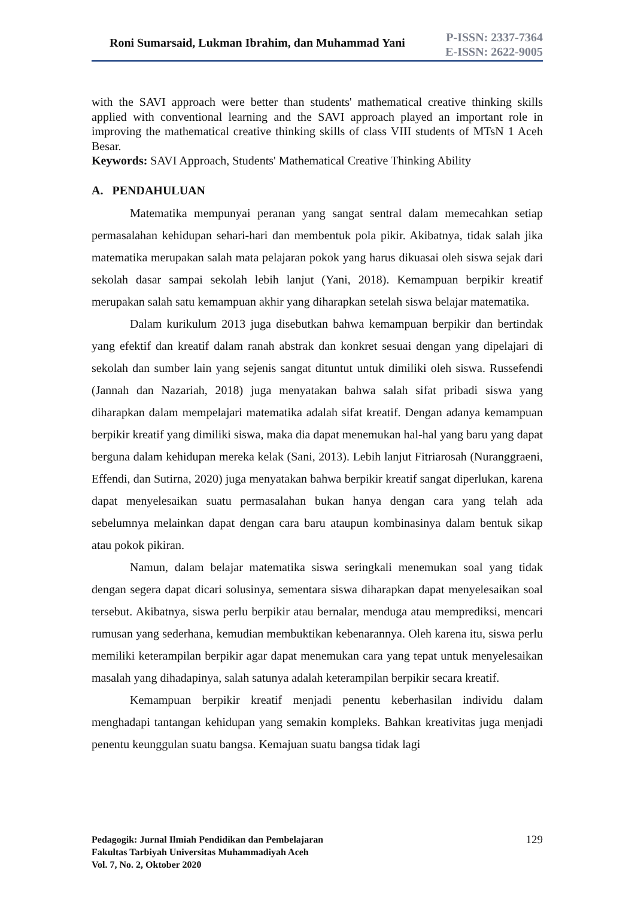Roni Sumarsaid, Lukman Ibrahim, dan Muhammad Yani
P-ISSN: 2337-7364
E-ISSN: 2622-9005
with the SAVI approach were better than students' mathematical creative thinking skills applied with conventional learning and the SAVI approach played an important role in improving the mathematical creative thinking skills of class VIII students of MTsN 1 Aceh Besar.
Keywords: SAVI Approach, Students' Mathematical Creative Thinking Ability
A. PENDAHULUAN
Matematika mempunyai peranan yang sangat sentral dalam memecahkan setiap permasalahan kehidupan sehari-hari dan membentuk pola pikir. Akibatnya, tidak salah jika matematika merupakan salah mata pelajaran pokok yang harus dikuasai oleh siswa sejak dari sekolah dasar sampai sekolah lebih lanjut (Yani, 2018). Kemampuan berpikir kreatif merupakan salah satu kemampuan akhir yang diharapkan setelah siswa belajar matematika.
Dalam kurikulum 2013 juga disebutkan bahwa kemampuan berpikir dan bertindak yang efektif dan kreatif dalam ranah abstrak dan konkret sesuai dengan yang dipelajari di sekolah dan sumber lain yang sejenis sangat dituntut untuk dimiliki oleh siswa. Russefendi (Jannah dan Nazariah, 2018) juga menyatakan bahwa salah sifat pribadi siswa yang diharapkan dalam mempelajari matematika adalah sifat kreatif. Dengan adanya kemampuan berpikir kreatif yang dimiliki siswa, maka dia dapat menemukan hal-hal yang baru yang dapat berguna dalam kehidupan mereka kelak (Sani, 2013). Lebih lanjut Fitriarosah (Nuranggraeni, Effendi, dan Sutirna, 2020) juga menyatakan bahwa berpikir kreatif sangat diperlukan, karena dapat menyelesaikan suatu permasalahan bukan hanya dengan cara yang telah ada sebelumnya melainkan dapat dengan cara baru ataupun kombinasinya dalam bentuk sikap atau pokok pikiran.
Namun, dalam belajar matematika siswa seringkali menemukan soal yang tidak dengan segera dapat dicari solusinya, sementara siswa diharapkan dapat menyelesaikan soal tersebut. Akibatnya, siswa perlu berpikir atau bernalar, menduga atau memprediksi, mencari rumusan yang sederhana, kemudian membuktikan kebenarannya. Oleh karena itu, siswa perlu memiliki keterampilan berpikir agar dapat menemukan cara yang tepat untuk menyelesaikan masalah yang dihadapinya, salah satunya adalah keterampilan berpikir secara kreatif.
Kemampuan berpikir kreatif menjadi penentu keberhasilan individu dalam menghadapi tantangan kehidupan yang semakin kompleks. Bahkan kreativitas juga menjadi penentu keunggulan suatu bangsa. Kemajuan suatu bangsa tidak lagi
Pedagogik: Jurnal Ilmiah Pendidikan dan Pembelajaran
Fakultas Tarbiyah Universitas Muhammadiyah Aceh
Vol. 7, No. 2, Oktober 2020
129